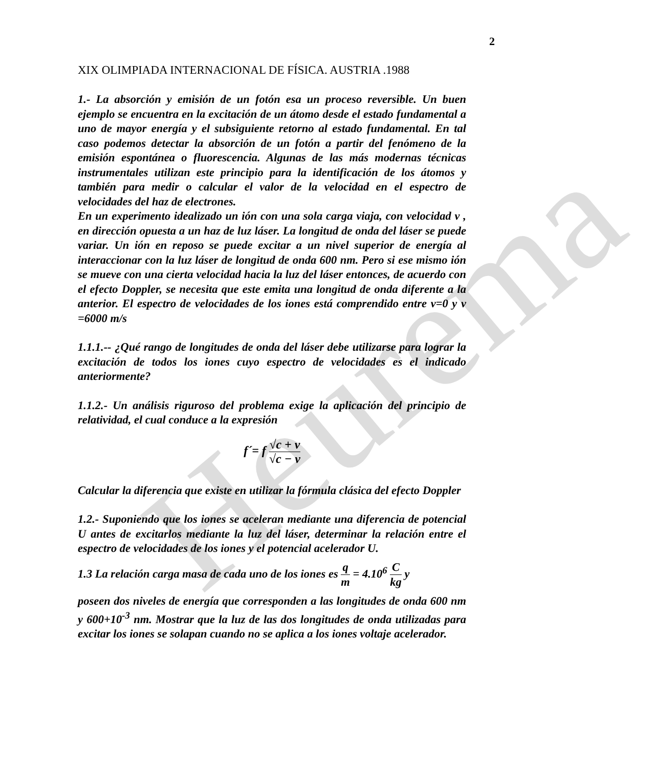Heurema
2
XIX OLIMPIADA INTERNACIONAL DE FÍSICA. AUSTRIA .1988
1.- La absorción y emisión de un fotón esa un proceso reversible. Un buen ejemplo se encuentra en la excitación de un átomo desde el estado fundamental a uno de mayor energía y el subsiguiente retorno al estado fundamental. En tal caso podemos detectar la absorción de un fotón a partir del fenómeno de la emisión espontánea o fluorescencia. Algunas de las más modernas técnicas instrumentales utilizan este principio para la identificación de los átomos y también para medir o calcular el valor de la velocidad en el espectro de velocidades del haz de electrones.
En un experimento idealizado un ión con una sola carga viaja, con velocidad v , en dirección opuesta a un haz de luz láser. La longitud de onda del láser se puede variar. Un ión en reposo se puede excitar a un nivel superior de energía al interaccionar con la luz láser de longitud de onda 600 nm. Pero si ese mismo ión se mueve con una cierta velocidad hacia la luz del láser entonces, de acuerdo con el efecto Doppler, se necesita que este emita una longitud de onda diferente a la anterior. El espectro de velocidades de los iones está comprendido entre v=0 y v =6000 m/s
1.1.1.-- ¿Qué rango de longitudes de onda del láser debe utilizarse para lograr la excitación de todos los iones cuyo espectro de velocidades es el indicado anteriormente?
1.1.2.- Un análisis riguroso del problema exige la aplicación del principio de relatividad, el cual conduce a la expresión
f´= f √c + v √c − v
Calcular la diferencia que existe en utilizar la fórmula clásica del efecto Doppler
1.2.- Suponiendo que los iones se aceleran mediante una diferencia de potencial U antes de excitarlos mediante la luz del láser, determinar la relación entre el espectro de velocidades de los iones y el potencial acelerador U.
1.3 La relación carga masa de cada uno de los iones es q m = 4.10<sup>6</sup> C kg y
poseen dos niveles de energía que corresponden a las longitudes de onda 600 nm y 600+10<sup>-3</sup> nm. Mostrar que la luz de las dos longitudes de onda utilizadas para excitar los iones se solapan cuando no se aplica a los iones voltaje acelerador.